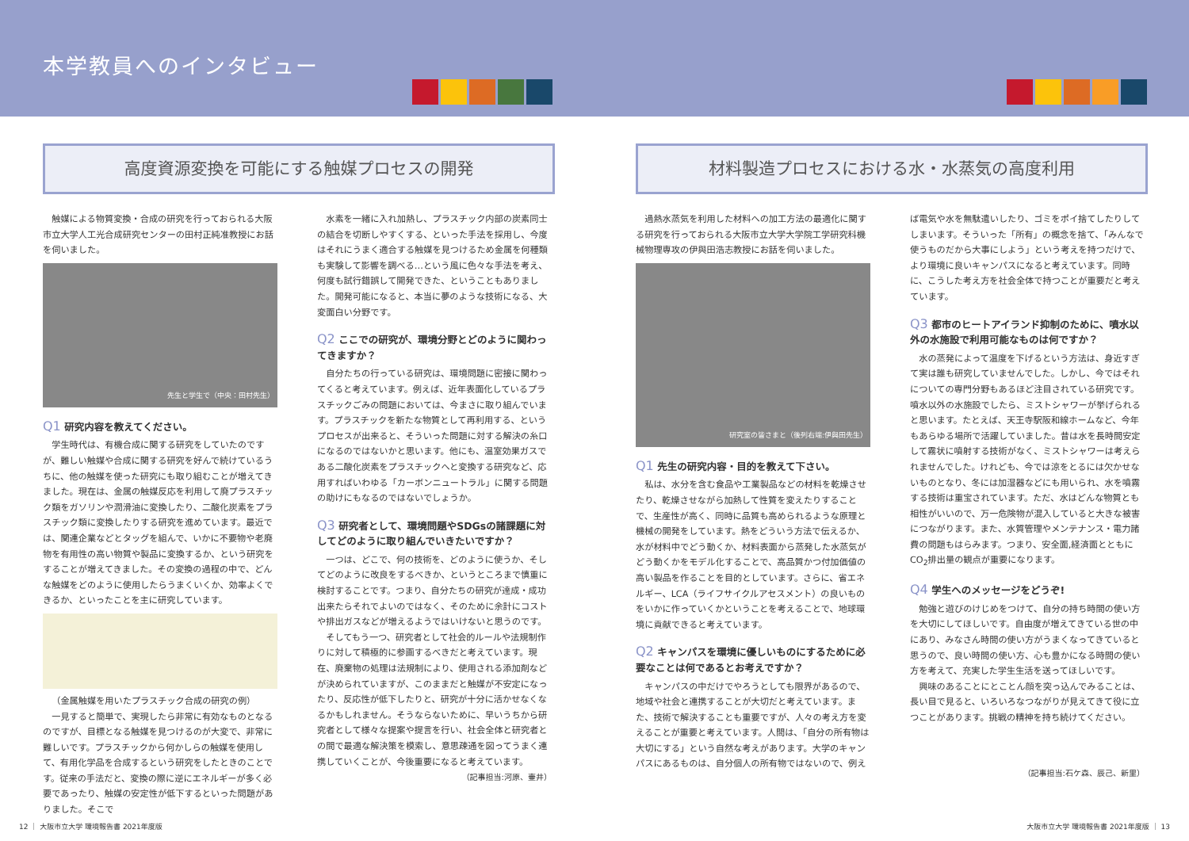本学教員へのインタビュー
高度資源変換を可能にする触媒プロセスの開発
触媒による物質変換・合成の研究を行っておられる大阪市立大学人工光合成研究センターの田村正純准教授にお話を伺いました。
先生と学生で（中央：田村先生）
Q1 研究内容を教えてください。
学生時代は、有機合成に関する研究をしていたのですが、難しい触媒や合成に関する研究を好んで続けているうちに、他の触媒を使った研究にも取り組むことが増えてきました。現在は、金属の触媒反応を利用して廃プラスチック類をガソリンや潤滑油に変換したり、二酸化炭素をプラスチック類に変換したりする研究を進めています。最近では、関連企業などとタッグを組んで、いかに不要物や老廃物を有用性の高い物質や製品に変換するか、という研究をすることが増えてきました。その変換の過程の中で、どんな触媒をどのように使用したらうまくいくか、効率よくできるか、といったことを主に研究しています。
（金属触媒を用いたプラスチック合成の研究の例）
一見すると簡単で、実現したら非常に有効なものとなるのですが、目標となる触媒を見つけるのが大変で、非常に難しいです。プラスチックから何かしらの触媒を使用して、有用化学品を合成するという研究をしたときのことです。従来の手法だと、変換の際に逆にエネルギーが多く必要であったり、触媒の安定性が低下するといった問題がありました。そこで
水素を一緒に入れ加熱し、プラスチック内部の炭素同士の結合を切断しやすくする、といった手法を採用し、今度はそれにうまく適合する触媒を見つけるため金属を何種類も実験して影響を調べる…という風に色々な手法を考え、何度も試行錯誤して開発できた、ということもありました。開発可能になると、本当に夢のような技術になる、大変面白い分野です。
Q2 ここでの研究が、環境分野とどのように関わってきますか？
自分たちの行っている研究は、環境問題に密接に関わってくると考えています。例えば、近年表面化しているプラスチックごみの問題においては、今まさに取り組んでいます。プラスチックを新たな物質として再利用する、というプロセスが出来ると、そういった問題に対する解決の糸口になるのではないかと思います。他にも、温室効果ガスである二酸化炭素をプラスチックへと変換する研究など、応用すればいわゆる「カーボンニュートラル」に関する問題の助けにもなるのではないでしょうか。
Q3 研究者として、環境問題やSDGsの諸課題に対してどのように取り組んでいきたいですか？
一つは、どこで、何の技術を、どのように使うか、そしてどのように改良をするべきか、というところまで慎重に検討することです。つまり、自分たちの研究が達成・成功出来たらそれでよいのではなく、そのために余計にコストや排出ガスなどが増えるようではいけないと思うのです。
そしてもう一つ、研究者として社会的ルールや法規制作りに対して積極的に参画するべきだと考えています。現在、廃棄物の処理は法規制により、使用される添加剤などが決められていますが、このままだと触媒が不安定になったり、反応性が低下したりと、研究が十分に活かせなくなるかもしれません。そうならないために、早いうちから研究者として様々な提案や提言を行い、社会全体と研究者との間で最適な解決策を模索し、意思疎通を図ってうまく連携していくことが、今後重要になると考えています。
（記事担当:河原、壷井）
12 ｜ 大阪市立大学 環境報告書 2021年度版
材料製造プロセスにおける水・水蒸気の高度利用
過熱水蒸気を利用した材料への加工方法の最適化に関する研究を行っておられる大阪市立大学大学院工学研究科機械物理専攻の伊與田浩志教授にお話を伺いました。
研究室の皆さまと（後列右端:伊與田先生）
Q1 先生の研究内容・目的を教えて下さい。
私は、水分を含む食品や工業製品などの材料を乾燥させたり、乾燥させながら加熱して性質を変えたりすることで、生産性が高く、同時に品質も高められるような原理と機械の開発をしています。熱をどういう方法で伝えるか、水が材料中でどう動くか、材料表面から蒸発した水蒸気がどう動くかをモデル化することで、高品質かつ付加価値の高い製品を作ることを目的としています。さらに、省エネルギー、LCA（ライフサイクルアセスメント）の良いものをいかに作っていくかということを考えることで、地球環境に貢献できると考えています。
Q2 キャンパスを環境に優しいものにするために必要なことは何であるとお考えですか？
キャンパスの中だけでやろうとしても限界があるので、地域や社会と連携することが大切だと考えています。また、技術で解決することも重要ですが、人々の考え方を変えることが重要と考えています。人間は、「自分の所有物は大切にする」という自然な考えがあります。大学のキャンパスにあるものは、自分個人の所有物ではないので、例え
ば電気や水を無駄遣いしたり、ゴミをポイ捨てしたりしてしまいます。そういった「所有」の概念を捨て、「みんなで使うものだから大事にしよう」という考えを持つだけで、より環境に良いキャンパスになると考えています。同時に、こうした考え方を社会全体で持つことが重要だと考えています。
Q3 都市のヒートアイランド抑制のために、噴水以外の水施設で利用可能なものは何ですか？
水の蒸発によって温度を下げるという方法は、身近すぎて実は誰も研究していませんでした。しかし、今ではそれについての専門分野もあるほど注目されている研究です。噴水以外の水施設でしたら、ミストシャワーが挙げられると思います。たとえば、天王寺駅阪和線ホームなど、今年もあらゆる場所で活躍していました。昔は水を長時間安定して霧状に噴射する技術がなく、ミストシャワーは考えられませんでした。けれども、今では涼をとるには欠かせないものとなり、冬には加湿器などにも用いられ、水を噴霧する技術は重宝されています。ただ、水はどんな物質とも相性がいいので、万一危険物が混入していると大きな被害につながります。また、水質管理やメンテナンス・電力諸費の問題もはらみます。つまり、安全面,経済面とともにCO<sub>2</sub>排出量の観点が重要になります。
Q4 学生へのメッセージをどうぞ!
勉強と遊びのけじめをつけて、自分の持ち時間の使い方を大切にしてほしいです。自由度が増えてきている世の中にあり、みなさん時間の使い方がうまくなってきていると思うので、良い時間の使い方、心も豊かになる時間の使い方を考えて、充実した学生生活を送ってほしいです。
興味のあることにとことん顔を突っ込んでみることは、長い目で見ると、いろいろなつながりが見えてきて役に立つことがあります。挑戦の精神を持ち続けてください。
（記事担当:石ケ森、辰己、新里）
大阪市立大学 環境報告書 2021年度版 ｜ 13